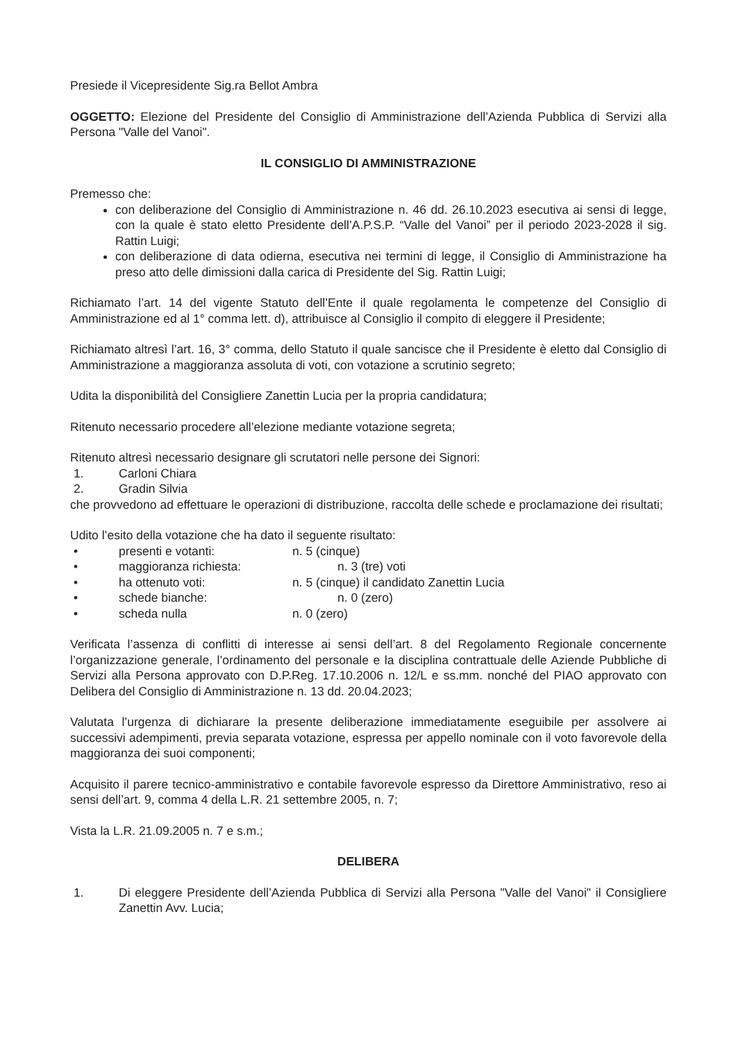Presiede il Vicepresidente Sig.ra Bellot Ambra
OGGETTO: Elezione del Presidente del Consiglio di Amministrazione dell’Azienda Pubblica di Servizi alla Persona "Valle del Vanoi".
IL CONSIGLIO DI AMMINISTRAZIONE
Premesso che:
con deliberazione del Consiglio di Amministrazione n. 46 dd. 26.10.2023 esecutiva ai sensi di legge, con la quale è stato eletto Presidente dell’A.P.S.P. “Valle del Vanoi” per il periodo 2023-2028 il sig. Rattin Luigi;
con deliberazione di data odierna, esecutiva nei termini di legge, il Consiglio di Amministrazione ha preso atto delle dimissioni dalla carica di Presidente del Sig. Rattin Luigi;
Richiamato l’art. 14 del vigente Statuto dell’Ente il quale regolamenta le competenze del Consiglio di Amministrazione ed al 1° comma lett. d), attribuisce al Consiglio il compito di eleggere il Presidente;
Richiamato altresì l’art. 16, 3° comma, dello Statuto il quale sancisce che il Presidente è eletto dal Consiglio di Amministrazione a maggioranza assoluta di voti, con votazione a scrutinio segreto;
Udita la disponibilità del Consigliere Zanettin Lucia per la propria candidatura;
Ritenuto necessario procedere all’elezione mediante votazione segreta;
Ritenuto altresì necessario designare gli scrutatori nelle persone dei Signori:
1. Carloni Chiara
2. Gradin Silvia
che provvedono ad effettuare le operazioni di distribuzione, raccolta delle schede e proclamazione dei risultati;
Udito l’esito della votazione che ha dato il seguente risultato:
• presenti e votanti: n. 5 (cinque)
• maggioranza richiesta: n. 3 (tre) voti
• ha ottenuto voti: n. 5 (cinque) il candidato Zanettin Lucia
• schede bianche: n. 0 (zero)
• scheda nulla n. 0 (zero)
Verificata l’assenza di conflitti di interesse ai sensi dell’art. 8 del Regolamento Regionale concernente l’organizzazione generale, l’ordinamento del personale e la disciplina contrattuale delle Aziende Pubbliche di Servizi alla Persona approvato con D.P.Reg. 17.10.2006 n. 12/L e ss.mm. nonché del PIAO approvato con Delibera del Consiglio di Amministrazione n. 13 dd. 20.04.2023;
Valutata l’urgenza di dichiarare la presente deliberazione immediatamente eseguibile per assolvere ai successivi adempimenti, previa separata votazione, espressa per appello nominale con il voto favorevole della maggioranza dei suoi componenti;
Acquisito il parere tecnico-amministrativo e contabile favorevole espresso da Direttore Amministrativo, reso ai sensi dell’art. 9, comma 4 della L.R. 21 settembre 2005, n. 7;
Vista la L.R. 21.09.2005 n. 7 e s.m.;
DELIBERA
1. Di eleggere Presidente dell’Azienda Pubblica di Servizi alla Persona "Valle del Vanoi" il Consigliere Zanettin Avv. Lucia;